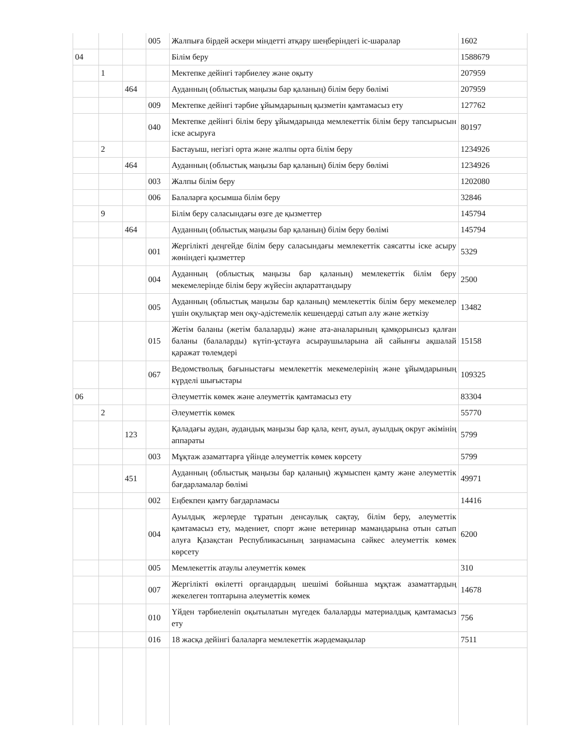| | | | 005 | Жалпыға бірдей әскери міндетті атқару шеңберіндегі іс-шаралар | 1602 |
| 04 | | | | Білім беру | 1588679 |
| | 1 | | | Мектепке дейінгі тәрбиелеу және оқыту | 207959 |
| | | 464 | | Ауданның (облыстық маңызы бар қаланың) білім беру бөлімі | 207959 |
| | | | 009 | Мектепке дейінгі тәрбие ұйымдарының қызметін қамтамасыз ету | 127762 |
| | | | 040 | Мектепке дейінгі білім беру ұйымдарында мемлекеттік білім беру тапсырысын іске асыруға | 80197 |
| | 2 | | | Бастауыш, негізгі орта және жалпы орта білім беру | 1234926 |
| | | 464 | | Ауданның (облыстық маңызы бар қаланың) білім беру бөлімі | 1234926 |
| | | | 003 | Жалпы білім беру | 1202080 |
| | | | 006 | Балаларға қосымша білім беру | 32846 |
| | 9 | | | Білім беру саласындағы өзге де қызметтер | 145794 |
| | | 464 | | Ауданның (облыстық маңызы бар қаланың) білім беру бөлімі | 145794 |
| | | | 001 | Жергілікті деңгейде білім беру саласындағы мемлекеттік саясатты іске асыру жөніндегі қызметтер | 5329 |
| | | | 004 | Ауданның (облыстық маңызы бар қаланың) мемлекеттік білім беру мекемелерінде білім беру жүйесін ақпараттандыру | 2500 |
| | | | 005 | Ауданның (облыстық маңызы бар қаланың) мемлекеттік білім беру мекемелер үшін оқулықтар мен оқу-әдістемелік кешендерді сатып алу және жеткізу | 13482 |
| | | | 015 | Жетім баланы (жетім балаларды) және ата-аналарының қамқорынсыз қалған баланы (балаларды) күтіп-ұстауға асыраушыларына ай сайынғы ақшалай қаражат төлемдері | 15158 |
| | | | 067 | Ведомстволық бағыныстағы мемлекеттік мекемелерінің және ұйымдарының күрделі шығыстары | 109325 |
| 06 | | | | Әлеуметтік көмек және әлеуметтік қамтамасыз ету | 83304 |
| | 2 | | | Әлеуметтік көмек | 55770 |
| | | 123 | | Қаладағы аудан, аудандық маңызы бар қала, кент, ауыл, ауылдық округ әкімінің аппараты | 5799 |
| | | | 003 | Мұқтаж азаматтарға үйінде әлеуметтік көмек көрсету | 5799 |
| | | 451 | | Ауданның (облыстық маңызы бар қаланың) жұмыспен қамту және әлеуметтік бағдарламалар бөлімі | 49971 |
| | | | 002 | Еңбекпен қамту бағдарламасы | 14416 |
| | | | 004 | Ауылдық жерлерде тұратын денсаулық сақтау, білім беру, әлеуметтік қамтамасыз ету, мәдениет, спорт және ветеринар мамандарына отын сатып алуға Қазақстан Республикасының заңнамасына сәйкес әлеуметтік көмек көрсету | 6200 |
| | | | 005 | Мемлекеттік атаулы әлеуметтік көмек | 310 |
| | | | 007 | Жергілікті өкілетті органдардың шешімі бойынша мұқтаж азаматтардың жекелеген топтарына әлеуметтік көмек | 14678 |
| | | | 010 | Үйден тәрбиеленіп оқытылатын мүгедек балаларды материалдық қамтамасыз ету | 756 |
| | | | 016 | 18 жасқа дейінгі балаларға мемлекеттік жәрдемақылар | 7511 |